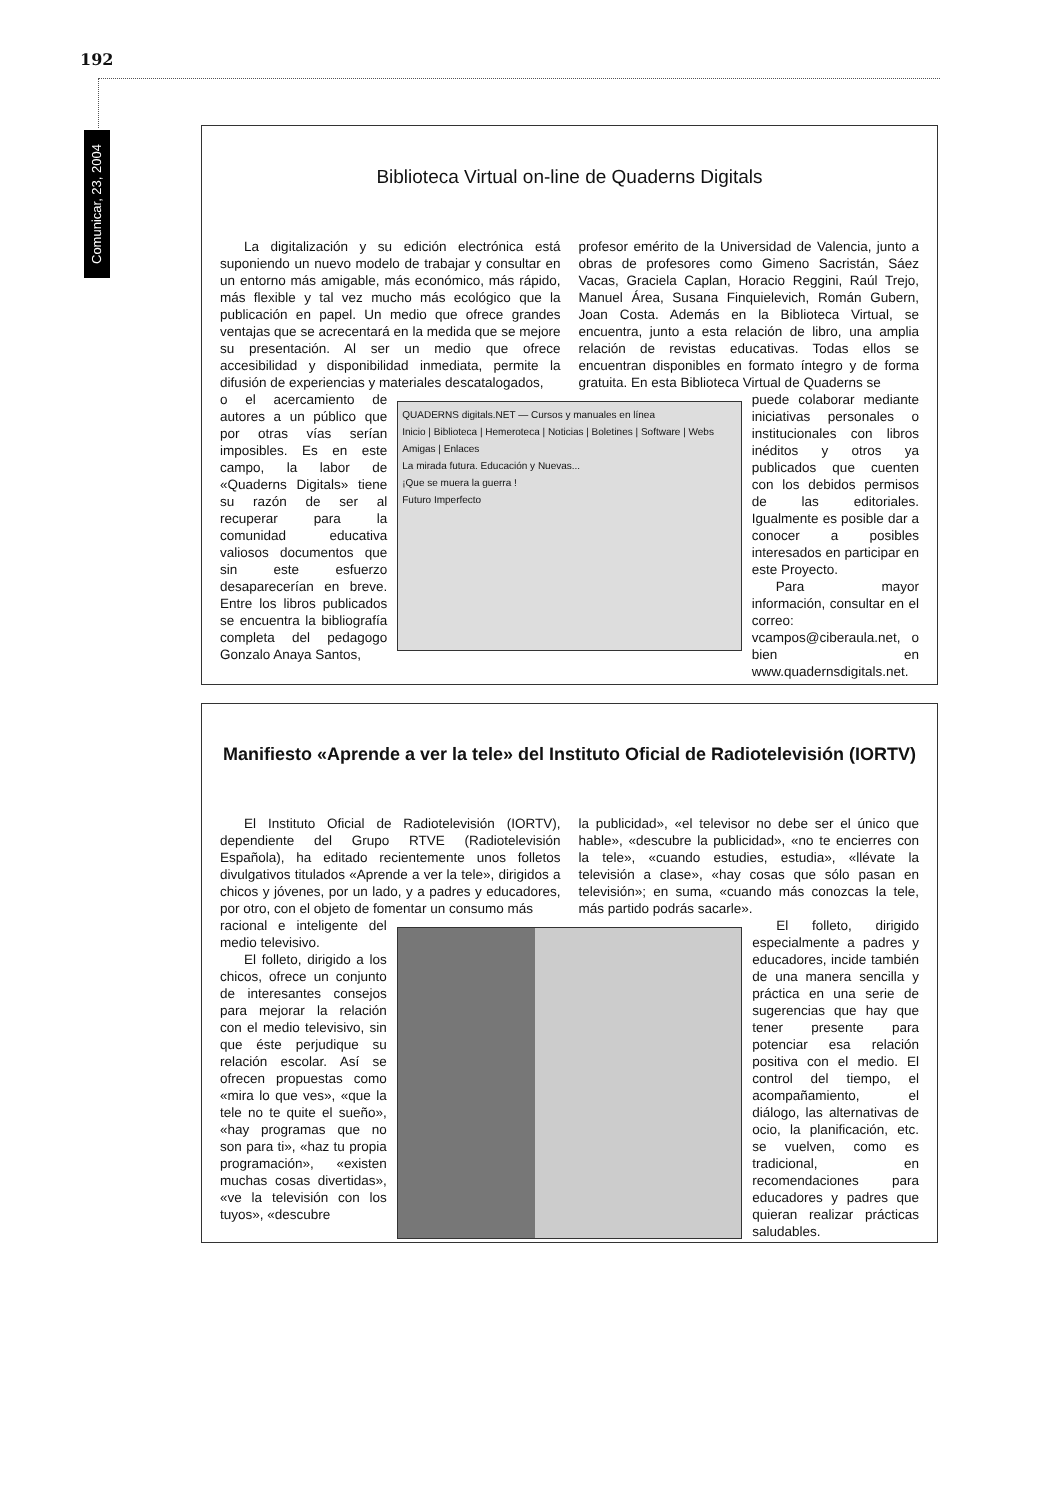192
Comunicar, 23, 2004
Biblioteca Virtual on-line de Quaderns Digitals
La digitalización y su edición electrónica está suponiendo un nuevo modelo de trabajar y consultar en un entorno más amigable, más económico, más rápido, más flexible y tal vez mucho más ecológico que la publicación en papel. Un medio que ofrece grandes ventajas que se acrecentará en la medida que se mejore su presentación. Al ser un medio que ofrece accesibilidad y disponibilidad inmediata, permite la difusión de experiencias y materiales descatalogados,
profesor emérito de la Universidad de Valencia, junto a obras de profesores como Gimeno Sacristán, Sáez Vacas, Graciela Caplan, Horacio Reggini, Raúl Trejo, Manuel Área, Susana Finquielevich, Román Gubern, Joan Costa. Además en la Biblioteca Virtual, se encuentra, junto a esta relación de libro, una amplia relación de revistas educativas. Todas ellos se encuentran disponibles en formato íntegro y de forma gratuita. En esta Biblioteca Virtual de Quaderns se
o el acercamiento de autores a un público que por otras vías serían imposibles. Es en este campo, la labor de «Quaderns Digitals» tiene su razón de ser al recuperar para la comunidad educativa valiosos documentos que sin este esfuerzo desaparecerían en breve. Entre los libros publicados se encuentra la bibliografía completa del pedagogo Gonzalo Anaya Santos,
QUADERNS digitals.NET — Cursos y manuales en línea
Inicio | Biblioteca | Hemeroteca | Noticias | Boletines | Software | Webs Amigas | Enlaces
La mirada futura. Educación y Nuevas...
¡Que se muera la guerra !
Futuro Imperfecto
puede colaborar mediante iniciativas personales o institucionales con libros inéditos y otros ya publicados que cuenten con los debidos permisos de las editoriales. Igualmente es posible dar a conocer a posibles interesados en participar en este Proyecto.
Para mayor información, consultar en el correo: vcampos@ciberaula.net, o bien en www.quadernsdigitals.net.
Manifiesto «Aprende a ver la tele» del Instituto Oficial de Radiotelevisión (IORTV)
El Instituto Oficial de Radiotelevisión (IORTV), dependiente del Grupo RTVE (Radiotelevisión Española), ha editado recientemente unos folletos divulgativos titulados «Aprende a ver la tele», dirigidos a chicos y jóvenes, por un lado, y a padres y educadores, por otro, con el objeto de fomentar un consumo más
la publicidad», «el televisor no debe ser el único que hable», «descubre la publicidad», «no te encierres con la tele», «cuando estudies, estudia», «llévate la televisión a clase», «hay cosas que sólo pasan en televisión»; en suma, «cuando más conozcas la tele, más partido podrás sacarle».
racional e inteligente del medio televisivo.
El folleto, dirigido a los chicos, ofrece un conjunto de interesantes consejos para mejorar la relación con el medio televisivo, sin que éste perjudique su relación escolar. Así se ofrecen propuestas como «mira lo que ves», «que la tele no te quite el sueño», «hay programas que no son para ti», «haz tu propia programación», «existen muchas cosas divertidas», «ve la televisión con los tuyos», «descubre
El folleto, dirigido especialmente a padres y educadores, incide también de una manera sencilla y práctica en una serie de sugerencias que hay que tener presente para potenciar esa relación positiva con el medio. El control del tiempo, el acompañamiento, el diálogo, las alternativas de ocio, la planificación, etc. se vuelven, como es tradicional, en recomendaciones para educadores y padres que quieran realizar prácticas saludables.